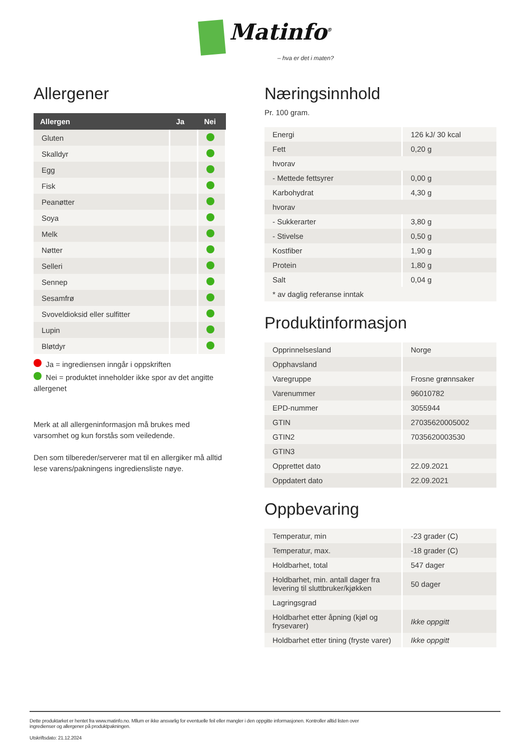Matinfo<sup>®</sup>
– hva er det i maten?
Allergener
| Allergen | Ja | Nei |
| --- | --- | --- |
| Gluten | | |
| Skalldyr | | |
| Egg | | |
| Fisk | | |
| Peanøtter | | |
| Soya | | |
| Melk | | |
| Nøtter | | |
| Selleri | | |
| Sennep | | |
| Sesamfrø | | |
| Svoveldioksid eller sulfitter | | |
| Lupin | | |
| Bløtdyr | | |
Ja = ingrediensen inngår i oppskriften
Nei = produktet inneholder ikke spor av det angitte allergenet
Merk at all allergeninformasjon må brukes med varsomhet og kun forstås som veiledende.
Den som tilbereder/serverer mat til en allergiker må alltid lese varens/pakningens ingrediensliste nøye.
Næringsinnhold
Pr. 100 gram.
| Energi | 126 kJ/ 30 kcal |
| Fett | 0,20 g |
| hvorav | |
| - Mettede fettsyrer | 0,00 g |
| Karbohydrat | 4,30 g |
| hvorav | |
| - Sukkerarter | 3,80 g |
| - Stivelse | 0,50 g |
| Kostfiber | 1,90 g |
| Protein | 1,80 g |
| Salt | 0,04 g |
| * av daglig referanse inntak | |
Produktinformasjon
| Opprinnelsesland | Norge |
| Opphavsland | |
| Varegruppe | Frosne grønnsaker |
| Varenummer | 96010782 |
| EPD-nummer | 3055944 |
| GTIN | 27035620005002 |
| GTIN2 | 7035620003530 |
| GTIN3 | |
| Opprettet dato | 22.09.2021 |
| Oppdatert dato | 22.09.2021 |
Oppbevaring
| Temperatur, min | -23 grader (C) |
| Temperatur, max. | -18 grader (C) |
| Holdbarhet, total | 547 dager |
| Holdbarhet, min. antall dager fra levering til sluttbruker/kjøkken | 50 dager |
| Lagringsgrad | |
| Holdbarhet etter åpning (kjøl og frysevarer) | Ikke oppgitt |
| Holdbarhet etter tining (fryste varer) | Ikke oppgitt |
Dette produktarket er hentet fra www.matinfo.no. Mllum er ikke ansvarlig for eventuelle feil eller mangler i den oppgitte informasjonen. Kontroller alltid listen over ingredienser og allergener på produktpakningen.
Utskriftsdato: 21.12.2024